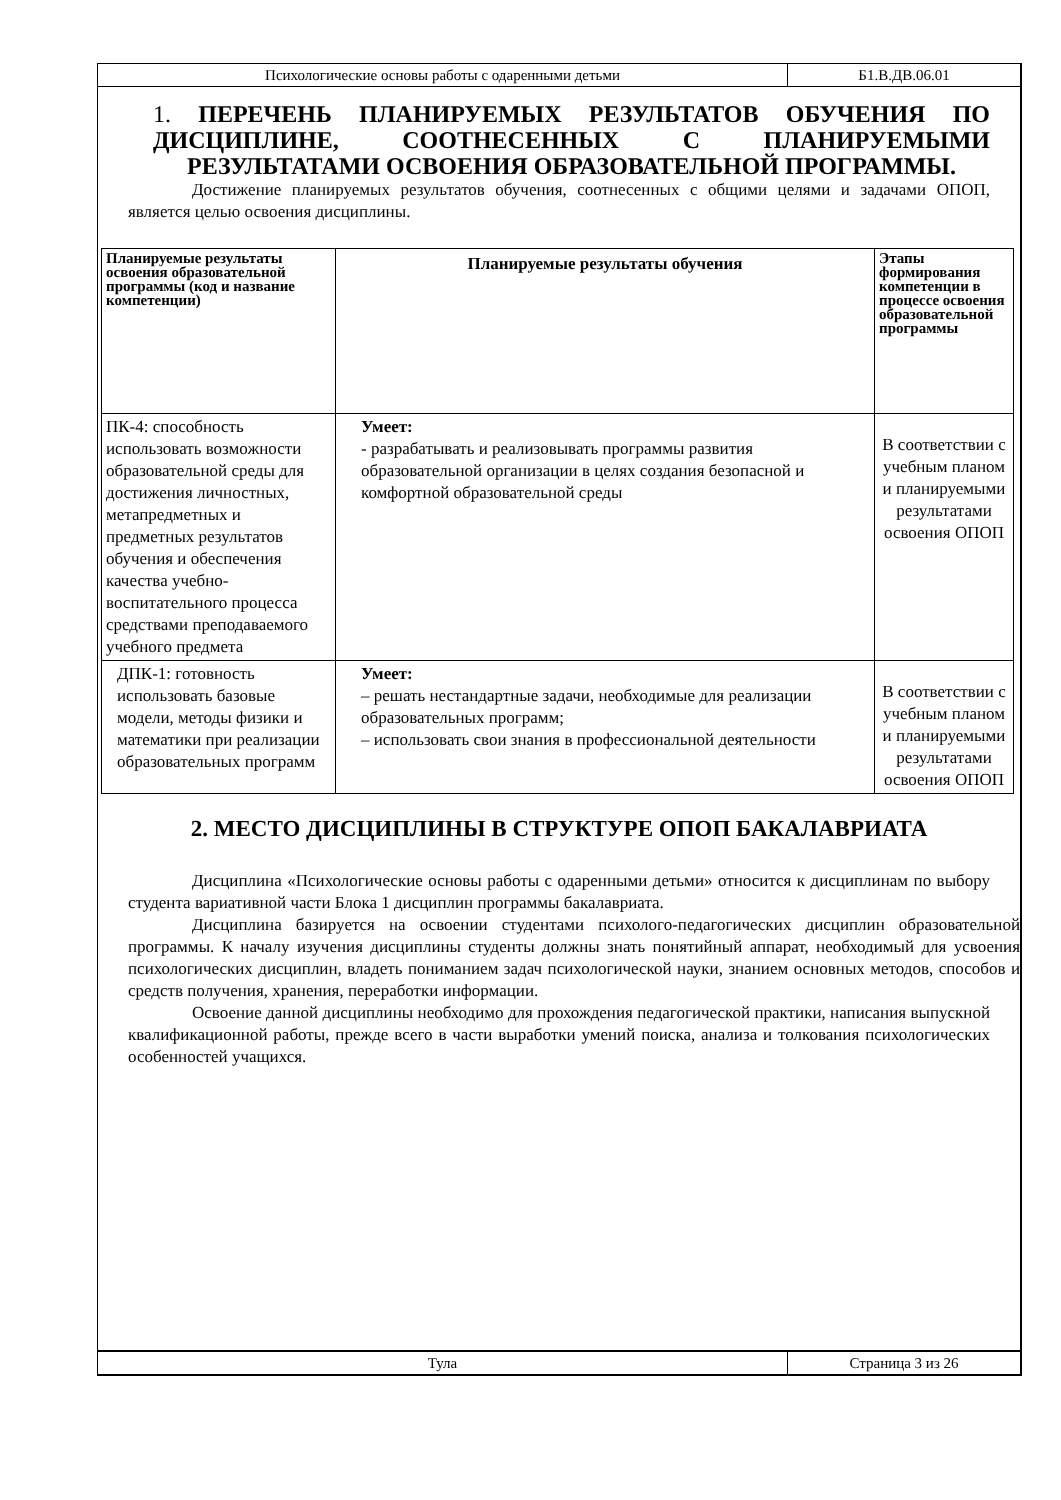Психологические основы работы с одаренными детьми
Б1.В.ДВ.06.01
1. ПЕРЕЧЕНЬ ПЛАНИРУЕМЫХ РЕЗУЛЬТАТОВ ОБУЧЕНИЯ ПО ДИСЦИПЛИНЕ, СООТНЕСЕННЫХ С ПЛАНИРУЕМЫМИ РЕЗУЛЬТАТАМИ ОСВОЕНИЯ ОБРАЗОВАТЕЛЬНОЙ ПРОГРАММЫ.
Достижение планируемых результатов обучения, соотнесенных с общими целями и задачами ОПОП, является целью освоения дисциплины.
| Планируемые результаты освоения образовательной программы (код и название компетенции) | Планируемые результаты обучения | Этапы формирования компетенции в процессе освоения образовательной программы |
| --- | --- | --- |
| ПК-4: способность использовать возможности образовательной среды для достижения личностных, метапредметных и предметных результатов обучения и обеспечения качества учебно-воспитательного процесса средствами преподаваемого учебного предмета | Умеет: - разрабатывать и реализовывать программы развития образовательной организации в целях создания безопасной и комфортной образовательной среды | В соответствии с учебным планом и планируемыми результатами освоения ОПОП |
| ДПК-1: готовность использовать базовые модели, методы физики и математики при реализации образовательных программ | Умеет: – решать нестандартные задачи, необходимые для реализации образовательных программ; – использовать свои знания в профессиональной деятельности | В соответствии с учебным планом и планируемыми результатами освоения ОПОП |
2. МЕСТО ДИСЦИПЛИНЫ В СТРУКТУРЕ ОПОП БАКАЛАВРИАТА
Дисциплина «Психологические основы работы с одаренными детьми» относится к дисциплинам по выбору студента вариативной части Блока 1 дисциплин программы бакалавриата.
Дисциплина базируется на освоении студентами психолого-педагогических дисциплин образовательной программы. К началу изучения дисциплины студенты должны знать понятийный аппарат, необходимый для усвоения психологических дисциплин, владеть пониманием задач психологической науки, знанием основных методов, способов и средств получения, хранения, переработки информации.
Освоение данной дисциплины необходимо для прохождения педагогической практики, написания выпускной квалификационной работы, прежде всего в части выработки умений поиска, анализа и толкования психологических особенностей учащихся.
Тула Страница 3 из 26